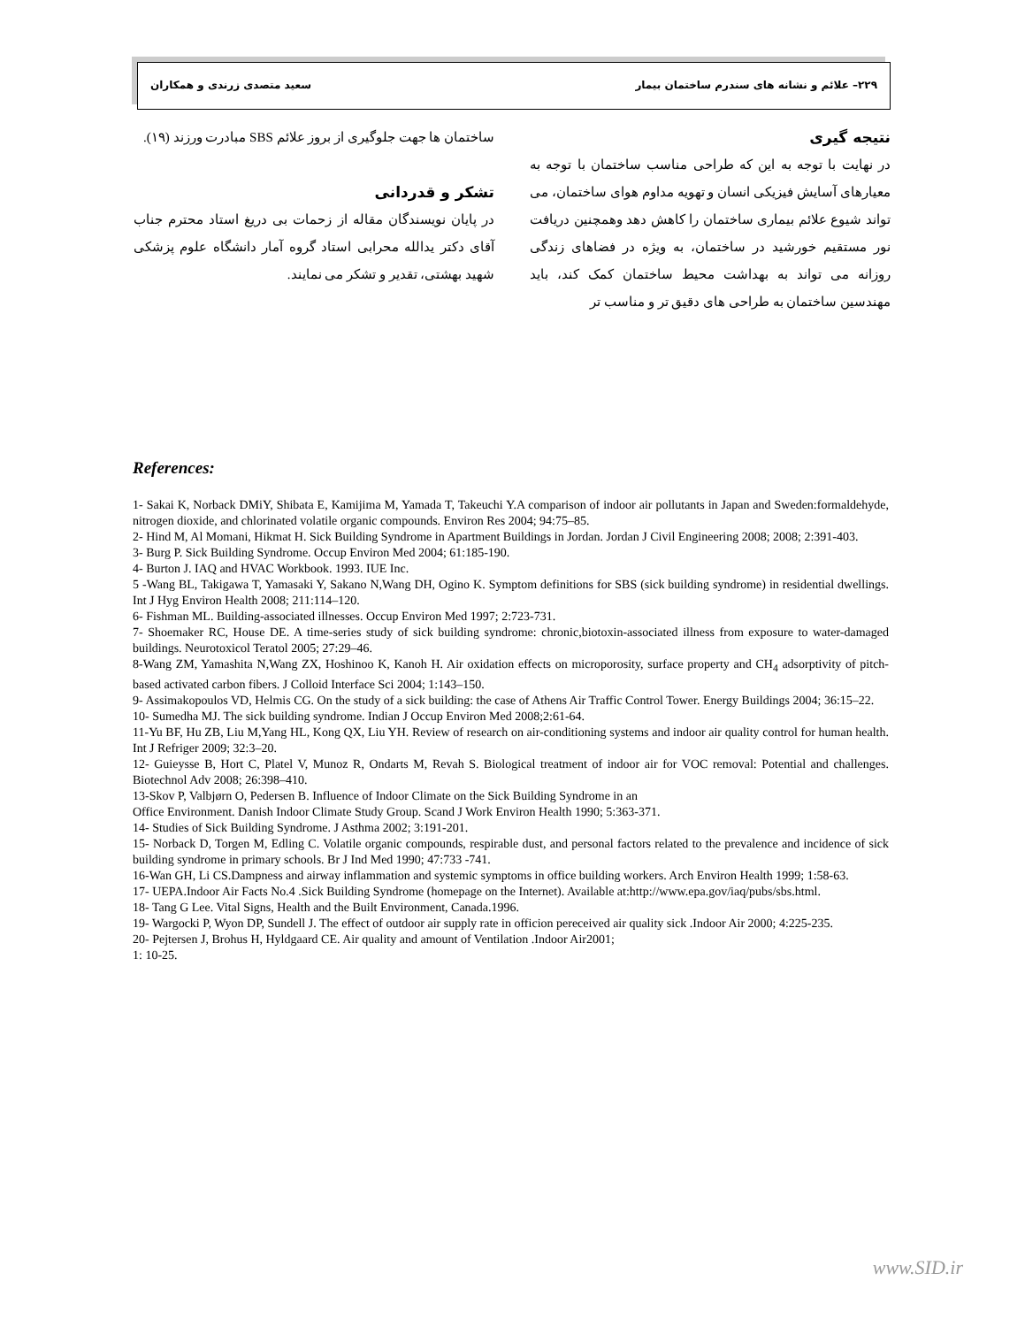۲۲۹– علائم و نشانه های سندرم ساختمان بیمار سعید متصدی زرندی و همکاران
نتیجه گیری
در نهایت با توجه به این که طراحی مناسب ساختمان با توجه به معیارهای آسایش فیزیکی انسان و تهویه مداوم هوای ساختمان، می تواند شیوع علائم بیماری ساختمان را کاهش دهد وهمچنین دریافت نور مستقیم خورشید در ساختمان، به ویژه در فضاهای زندگی روزانه می تواند به بهداشت محیط ساختمان کمک کند، باید مهندسین ساختمان به طراحی های دقیق تر و مناسب تر
ساختمان ها جهت جلوگیری از بروز علائم SBS مبادرت ورزند (۱۹).
تشکر و قدردانی
در پایان نویسندگان مقاله از زحمات بی دریغ استاد محترم جناب آقای دکتر یدالله محرابی استاد گروه آمار دانشگاه علوم پزشکی شهید بهشتی، تقدیر و تشکر می نمایند.
References:
1- Sakai K, Norback DMiY, Shibata E, Kamijima M, Yamada T, Takeuchi Y.A comparison of indoor air pollutants in Japan and Sweden:formaldehyde, nitrogen dioxide, and chlorinated volatile organic compounds. Environ Res 2004; 94:75–85.
2- Hind M, Al Momani, Hikmat H. Sick Building Syndrome in Apartment Buildings in Jordan. Jordan J Civil Engineering 2008; 2008; 2:391-403.
3- Burg P. Sick Building Syndrome. Occup Environ Med 2004; 61:185-190.
4- Burton J. IAQ and HVAC Workbook. 1993. IUE Inc.
5 -Wang BL, Takigawa T, Yamasaki Y, Sakano N,Wang DH, Ogino K. Symptom definitions for SBS (sick building syndrome) in residential dwellings. Int J Hyg Environ Health 2008; 211:114–120.
6- Fishman ML. Building-associated illnesses. Occup Environ Med 1997; 2:723-731.
7- Shoemaker RC, House DE. A time-series study of sick building syndrome: chronic,biotoxin-associated illness from exposure to water-damaged buildings. Neurotoxicol Teratol 2005; 27:29–46.
8-Wang ZM, Yamashita N,Wang ZX, Hoshinoo K, Kanoh H. Air oxidation effects on microporosity, surface property and CH<sub>4</sub> adsorptivity of pitch-based activated carbon fibers. J Colloid Interface Sci 2004; 1:143–150.
9- Assimakopoulos VD, Helmis CG. On the study of a sick building: the case of Athens Air Traffic Control Tower. Energy Buildings 2004; 36:15–22.
10- Sumedha MJ. The sick building syndrome. Indian J Occup Environ Med 2008;2:61-64.
11-Yu BF, Hu ZB, Liu M,Yang HL, Kong QX, Liu YH. Review of research on air-conditioning systems and indoor air quality control for human health. Int J Refriger 2009; 32:3–20.
12- Guieysse B, Hort C, Platel V, Munoz R, Ondarts M, Revah S. Biological treatment of indoor air for VOC removal: Potential and challenges. Biotechnol Adv 2008; 26:398–410.
13-Skov P, Valbjørn O, Pedersen B. Influence of Indoor Climate on the Sick Building Syndrome in an
Office Environment. Danish Indoor Climate Study Group. Scand J Work Environ Health 1990; 5:363-371.
14- Studies of Sick Building Syndrome. J Asthma 2002; 3:191-201.
15- Norback D, Torgen M, Edling C. Volatile organic compounds, respirable dust, and personal factors related to the prevalence and incidence of sick building syndrome in primary schools. Br J Ind Med 1990; 47:733 -741.
16-Wan GH, Li CS.Dampness and airway inflammation and systemic symptoms in office building workers. Arch Environ Health 1999; 1:58-63.
17- UEPA.Indoor Air Facts No.4 .Sick Building Syndrome (homepage on the Internet). Available at:http://www.epa.gov/iaq/pubs/sbs.html.
18- Tang G Lee. Vital Signs, Health and the Built Environment, Canada.1996.
19- Wargocki P, Wyon DP, Sundell J. The effect of outdoor air supply rate in officion pereceived air quality sick .Indoor Air 2000; 4:225-235.
20- Pejtersen J, Brohus H, Hyldgaard CE. Air quality and amount of Ventilation .Indoor Air2001;
1: 10-25.
www.SID.ir